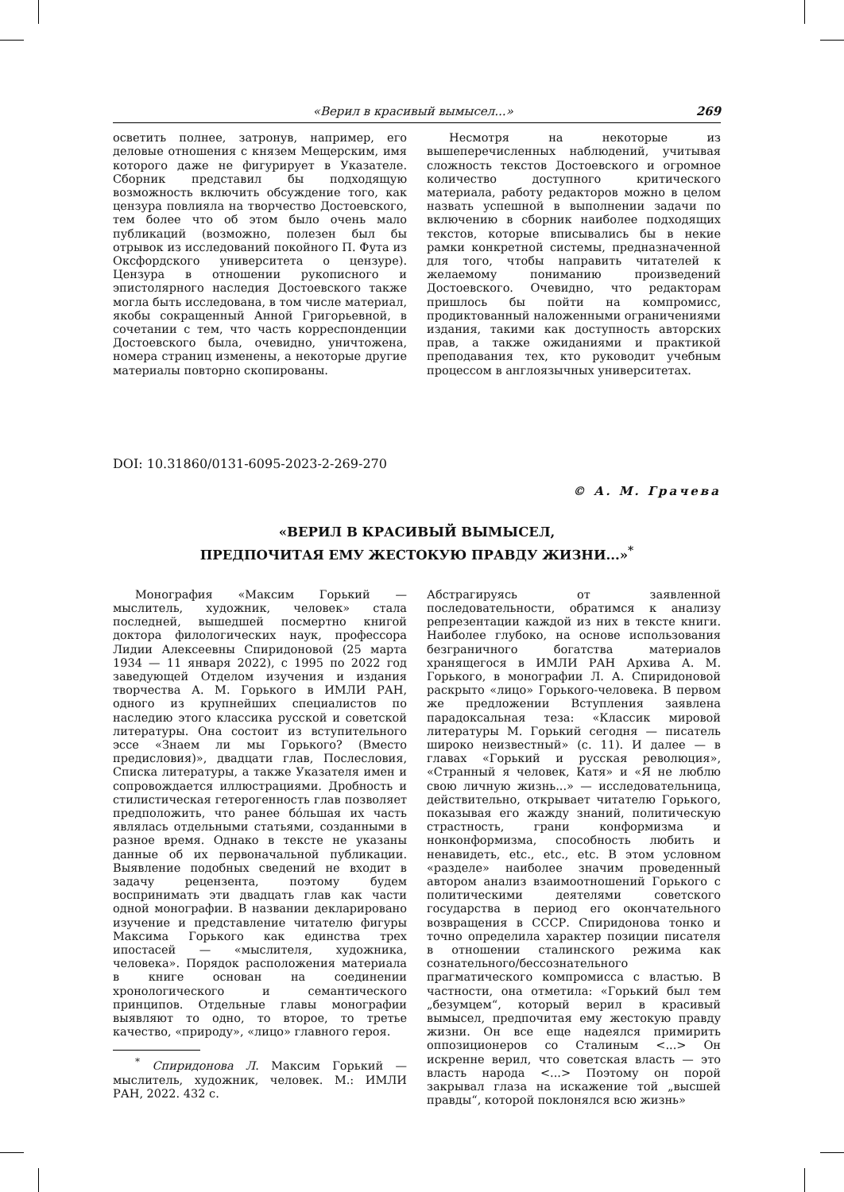«Верил в красивый вымысел...» 269
осветить полнее, затронув, например, его деловые отношения с князем Мещерским, имя которого даже не фигурирует в Указателе. Сборник представил бы подходящую возможность включить обсуждение того, как цензура повлияла на творчество Достоевского, тем более что об этом было очень мало публикаций (возможно, полезен был бы отрывок из исследований покойного П. Фута из Оксфордского университета о цензуре). Цензура в отношении рукописного и эпистолярного наследия Достоевского также могла быть исследована, в том числе материал, якобы сокращенный Анной Григорьевной, в сочетании с тем, что часть корреспонденции Достоевского была, очевидно, уничтожена, номера страниц изменены, а некоторые другие материалы повторно скопированы.
Несмотря на некоторые из вышеперечисленных наблюдений, учитывая сложность текстов Достоевского и огромное количество доступного критического материала, работу редакторов можно в целом назвать успешной в выполнении задачи по включению в сборник наиболее подходящих текстов, которые вписывались бы в некие рамки конкретной системы, предназначенной для того, чтобы направить читателей к желаемому пониманию произведений Достоевского. Очевидно, что редакторам пришлось бы пойти на компромисс, продиктованный наложенными ограничениями издания, такими как доступность авторских прав, а также ожиданиями и практикой преподавания тех, кто руководит учебным процессом в англоязычных университетах.
DOI: 10.31860/0131-6095-2023-2-269-270
© А. М. Грачева
«ВЕРИЛ В КРАСИВЫЙ ВЫМЫСЕЛ,
ПРЕДПОЧИТАЯ ЕМУ ЖЕСТОКУЮ ПРАВДУ ЖИЗНИ...»<sup>*</sup>
Монография «Максим Горький — мыслитель, художник, человек» стала последней, вышедшей посмертно книгой доктора филологических наук, профессора Лидии Алексеевны Спиридоновой (25 марта 1934 — 11 января 2022), с 1995 по 2022 год заведующей Отделом изучения и издания творчества А. М. Горького в ИМЛИ РАН, одного из крупнейших специалистов по наследию этого классика русской и советской литературы. Она состоит из вступительного эссе «Знаем ли мы Горького? (Вместо предисловия)», двадцати глав, Послесловия, Списка литературы, а также Указателя имен и сопровождается иллюстрациями. Дробность и стилистическая гетерогенность глав позволяет предположить, что ранее бóльшая их часть являлась отдельными статьями, созданными в разное время. Однако в тексте не указаны данные об их первоначальной публикации. Выявление подобных сведений не входит в задачу рецензента, поэтому будем воспринимать эти двадцать глав как части одной монографии. В названии декларировано изучение и представление читателю фигуры Максима Горького как единства трех ипостасей — «мыслителя, художника, человека». Порядок расположения материала в книге основан на соединении хронологического и семантического принципов. Отдельные главы монографии выявляют то одно, то второе, то третье качество, «природу», «лицо» главного героя.
<sup>*</sup> Спиридонова Л. Максим Горький — мыслитель, художник, человек. М.: ИМЛИ РАН, 2022. 432 с.
Абстрагируясь от заявленной последовательности, обратимся к анализу репрезентации каждой из них в тексте книги. Наиболее глубоко, на основе использования безграничного богатства материалов хранящегося в ИМЛИ РАН Архива А. М. Горького, в монографии Л. А. Спиридоновой раскрыто «лицо» Горького-человека. В первом же предложении Вступления заявлена парадоксальная теза: «Классик мировой литературы М. Горький сегодня — писатель широко неизвестный» (с. 11). И далее — в главах «Горький и русская революция», «Странный я человек, Катя» и «Я не люблю свою личную жизнь...» — исследовательница, действительно, открывает читателю Горького, показывая его жажду знаний, политическую страстность, грани конформизма и нонконформизма, способность любить и ненавидеть, etc., etc., etc. В этом условном «разделе» наиболее значим проведенный автором анализ взаимоотношений Горького с политическими деятелями советского государства в период его окончательного возвращения в СССР. Спиридонова тонко и точно определила характер позиции писателя в отношении сталинского режима как сознательного/бессознательного прагматического компромисса с властью. В частности, она отметила: «Горький был тем „безумцем“, который верил в красивый вымысел, предпочитая ему жестокую правду жизни. Он все еще надеялся примирить оппозиционеров со Сталиным <...> Он искренне верил, что советская власть — это власть народа <...> Поэтому он порой закрывал глаза на искажение той „высшей правды“, которой поклонялся всю жизнь»